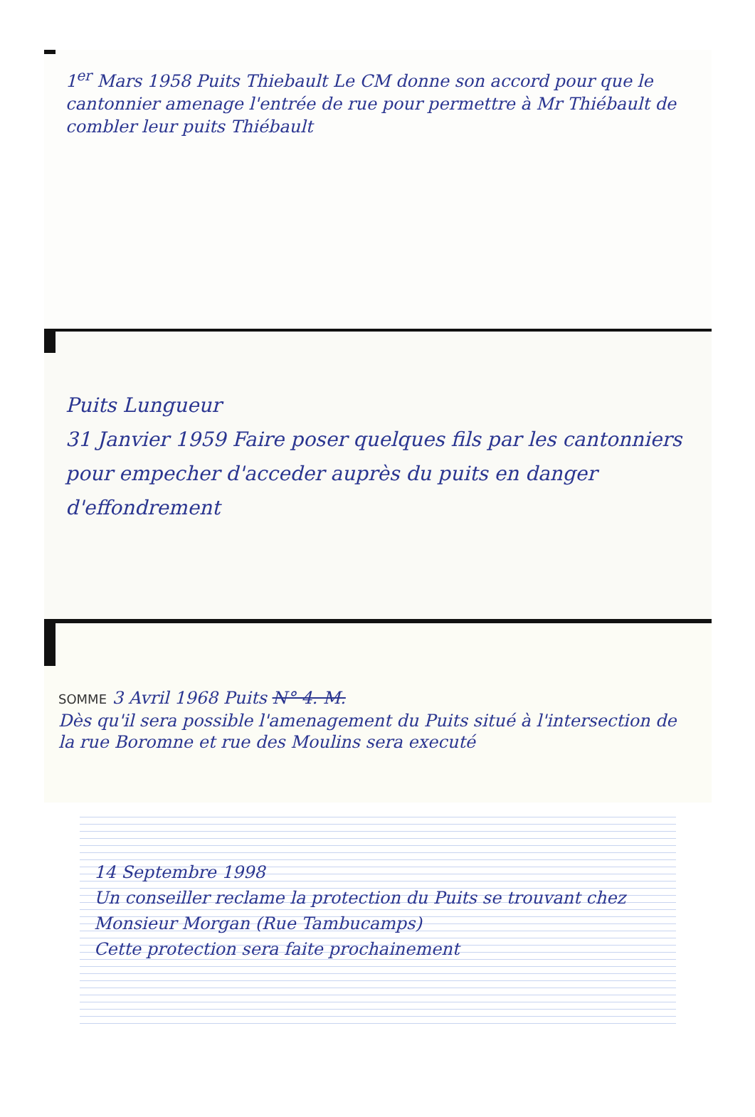1<sup>er</sup> Mars 1958 Puits Thiebault Le CM donne son accord pour que le cantonnier amenage l'entrée de rue pour permettre à Mr Thiébault de combler leur puits Thiébault
Puits Lungueur
31 Janvier 1959 Faire poser quelques fils par les cantonniers pour empecher d'acceder auprès du puits en danger d'effondrement
SOMME 3 Avril 1968 Puits N° 4. M.
Dès qu'il sera possible l'amenagement du Puits situé à l'intersection de la rue Boromne et rue des Moulins sera executé
14 Septembre 1998
Un conseiller reclame la protection du Puits se trouvant chez Monsieur Morgan (Rue Tambucamps)
Cette protection sera faite prochainement